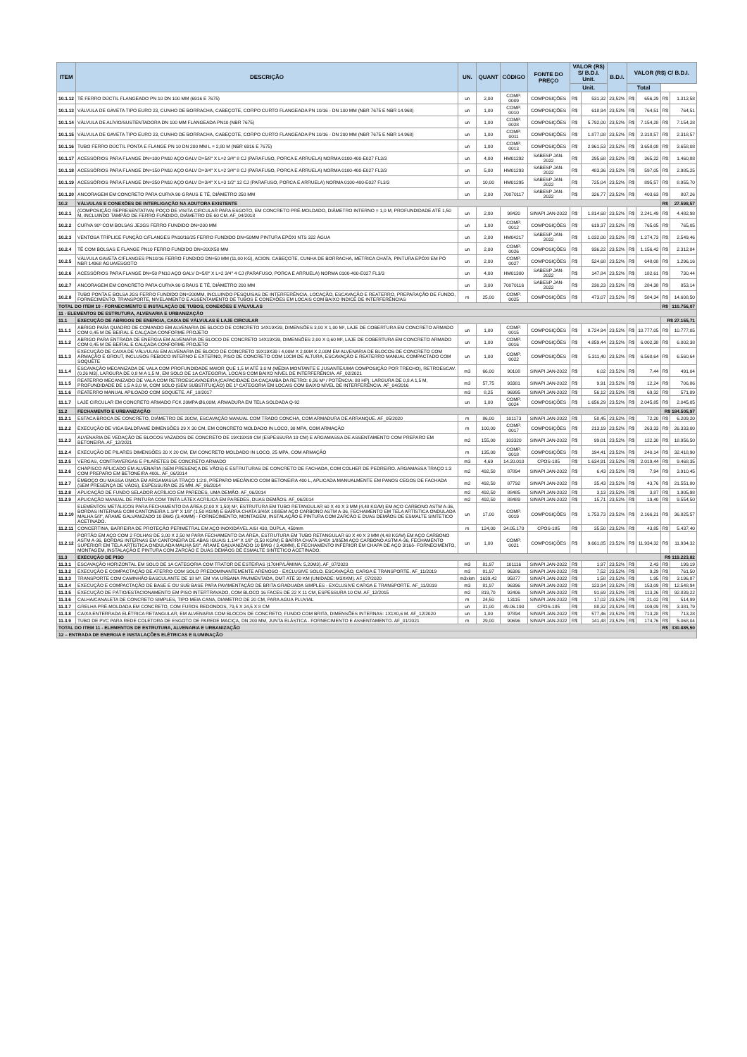| ITEM | DESCRIÇÃO | UN. | QUANT | CÓDIGO | FONTE DO PREÇO | VALOR (R$) S/ B.D.I. Unit. | | B.D.I. | VALOR (R$) C/ B.D.I. | | | |
| --- | --- | --- | --- | --- | --- | --- | --- | --- | --- | --- | --- | --- |
| | | | | | | Unit. | | | Total | | | |
| 10.1.12 | TÊ FERRO DÚCTIL FLANGEADO PN 10 DN 100 MM (6916 E 7675) | un | 2,00 | COMP. 0009 | COMPOSIÇÕES | R$ | 531,32 | 23,52% | R$ | 656,29 | R$ | 1.312,58 |
| 10.1.13 | VÁLVULA DE GAVETA TIPO EURO 23, CUNHO DE BORRACHA, CABEÇOTE, CORPO CURTO FLANGEADA PN 10/16 - DN 100 MM (NBR 7675 E NBR 14.968) | un | 1,00 | COMP. 0010 | COMPOSIÇÕES | R$ | 618,94 | 23,52% | R$ | 764,51 | R$ | 764,51 |
| 10.1.14 | VÁLVULA DE ALÍVIO/SUSTENTADORA DN 100 MM FLANGEADA PN10 (NBR 7675) | un | 1,00 | COMP. 0028 | COMPOSIÇÕES | R$ | 5.792,00 | 23,52% | R$ | 7.154,28 | R$ | 7.154,28 |
| 10.1.15 | VÁLVULA DE GAVETA TIPO EURO 23, CUNHO DE BORRACHA, CABEÇOTE, CORPO CURTO FLANGEADA PN 10/16 - DN 200 MM (NBR 7675 E NBR 14.968) | un | 1,00 | COMP. 0011 | COMPOSIÇÕES | R$ | 1.877,08 | 23,52% | R$ | 2.318,57 | R$ | 2.318,57 |
| 10.1.16 | TUBO FERRO DÚCTIL PONTA E FLANGE PN 10 DN 200 MM L = 2,80 M (NBR 6916 E 7675) | un | 1,00 | COMP. 0013 | COMPOSIÇÕES | R$ | 2.961,53 | 23,52% | R$ | 3.658,08 | R$ | 3.658,08 |
| 10.1.17 | ACESSÓRIOS PARA FLANGE DN=100 PN10 AÇO GALV D=5/8" X L=2 3/4" 8 CJ (PARAFUSO, PORCA E ARRUELA) NORMA 0100-400-E027 FL3/3 | un | 4,00 | HM01292 | SABESP JAN-2022 | R$ | 295,68 | 23,52% | R$ | 365,22 | R$ | 1.460,88 |
| 10.1.18 | ACESSÓRIOS PARA FLANGE DN=150 PN10 AÇO GALV D=3/4" X L=2 3/4" 8 CJ (PARAFUSO, PORCA E ARRUELA) NORMA 0100-400-E027 FL3/3 | un | 5,00 | HM01293 | SABESP JAN-2022 | R$ | 483,36 | 23,52% | R$ | 597,05 | R$ | 2.985,25 |
| 10.1.19 | ACESSÓRIOS PARA FLANGE DN=250 PN10 AÇO GALV D=3/4" X L=3 1/2" 12 CJ (PARAFUSO, PORCA E ARRUELA) NORMA 0100-400-E027 FL3/3 | un | 10,00 | HM01295 | SABESP JAN-2022 | R$ | 725,04 | 23,52% | R$ | 895,57 | R$ | 8.955,70 |
| 10.1.20 | ANCORAGEM EM CONCRETO PARA CURVA 90 GRAUS E TÊ, DIÂMETRO 250 MM | un | 2,00 | 70070117 | SABESP JAN-2022 | R$ | 326,77 | 23,52% | R$ | 403,63 | R$ | 807,26 |
| 10.2 | VÁLVULAS E CONEXÕES DE INTERLIGAÇÃO NA ADUTORA EXISTENTE | | | | | | | | | | R$ | 27.598,57 |
| 10.2.1 | (COMPOSIÇÃO REPRESENTATIVA) POÇO DE VISITA CIRCULAR PARA ESGOTO, EM CONCRETO PRÉ-MOLDADO, DIÂMETRO INTERNO = 1,0 M, PROFUNDIDADE ATÉ 1,50 M, INCLUINDO TAMPÃO DE FERRO FUNDIDO, DIÂMETRO DE 60 CM. AF_04/2018 | un | 2,00 | 98420 | SINAPI JAN-2022 | R$ | 1.814,68 | 23,52% | R$ | 2.241,49 | R$ | 4.482,98 |
| 10.2.2 | CURVA 90º COM BOLSAS JE2GS FERRO FUNDIDO DN=200 MM | un | 1,00 | COMP. 0012 | COMPOSIÇÕES | R$ | 619,37 | 23,52% | R$ | 765,05 | R$ | 765,05 |
| 10.2.3 | VENTOSA TRÍPLICE FUNÇÃO C/FLANGES PN10/16/25 FERRO FUNDIDO DN=50MM PINTURA EPÓXI NTS 322 ÁGUA | un | 2,00 | HM04217 | SABESP JAN-2022 | R$ | 1.032,00 | 23,52% | R$ | 1.274,73 | R$ | 2.549,46 |
| 10.2.4 | TÊ COM BOLSAS E FLANGE PN10 FERRO FUNDIDO DN=200X50 MM | un | 2,00 | COMP. 0026 | COMPOSIÇÕES | R$ | 936,22 | 23,52% | R$ | 1.156,42 | R$ | 2.312,84 |
| 10.2.5 | VÁLVULA GAVETA C/FLANGES PN10/16 FERRO FUNDIDO DN=50 MM (11,00 KG), ACION. CABEÇOTE, CUNHA DE BORRACHA, MÉTRICA CHATA, PINTURA EPÓXI EM PÓ NBR 14968 ÁGUA/ESGOTO | un | 2,00 | COMP. 0027 | COMPOSIÇÕES | R$ | 524,68 | 23,52% | R$ | 648,08 | R$ | 1.296,16 |
| 10.2.6 | ACESSÓRIOS PARA FLANGE DN=50 PN10 AÇO GALV D=5/8" X L=2 3/4" 4 CJ (PARAFUSO, PORCA E ARRUELA) NORMA 0100-400-E027 FL3/3 | un | 4,00 | HM01300 | SABESP JAN-2022 | R$ | 147,84 | 23,52% | R$ | 182,61 | R$ | 730,44 |
| 10.2.7 | ANCORAGEM EM CONCRETO PARA CURVA 90 GRAUS E TÊ, DIÂMETRO 200 MM | un | 3,00 | 70070116 | SABESP JAN-2022 | R$ | 230,23 | 23,52% | R$ | 284,38 | R$ | 853,14 |
| 10.2.8 | TUBO PONTA E BOLSA JGS FERRO FUNDIDO DN=200MM, INCLUINDO PESQUISAS DE INTERFERÊNCIA, LOCAÇÃO, ESCAVAÇÃO E REATERRO, PREPARAÇÃO DE FUNDO, FORNECIMENTO, TRANSPORTE, NIVELAMENTO E ASSENTAMENTO DE TUBOS E CONEXÕES EM LOCAIS COM BAIXO ÍNDICE DE INTERFERÊNCIAS | m | 25,00 | COMP. 0025 | COMPOSIÇÕES | R$ | 473,07 | 23,52% | R$ | 584,34 | R$ | 14.608,50 |
| TOTAL DO ITEM 10 - FORNECIMENTO E INSTALAÇÃO DE TUBOS, CONEXÕES E VÁLVULAS | | | | | | | | | | | R$ | 110.756,07 |
| 11 - ELEMENTOS DE ESTRUTURA, ALVENARIA E URBANIZAÇÃO | | | | | | | | | | | | |
| 11.1 | EXECUÇÃO DE ABRIGOS DE ENERGIA, CAIXA DE VÁLVULAS E LAJE CIRCULAR | | | | | | | | | | R$ 27.155,71 | |
| 11.1.1 | ABRIGO PARA QUADRO DE COMANDO EM ALVENARIA DE BLOCO DE CONCRETO 14X19X39, DIMENSÕES 3,00 X 1,00 M², LAJE DE COBERTURA EM CONCRETO ARMADO COM 0,45 M DE BEIRAL E CALÇADA CONFORME PROJETO | un | 1,00 | COMP. 0015 | COMPOSIÇÕES | R$ | 8.724,94 | 23,52% | R$ | 10.777,05 | R$ | 10.777,05 |
| 11.1.2 | ABRIGO PARA ENTRADA DE ENERGIA EM ALVENARIA DE BLOCO DE CONCRETO 14X19X39, DIMENSÕES 2,00 X 0,60 M², LAJE DE COBERTURA EM CONCRETO ARMADO COM 0,45 M DE BEIRAL E CALÇADA CONFORME PROJETO | un | 1,00 | COMP. 0016 | COMPOSIÇÕES | R$ | 4.859,44 | 23,52% | R$ | 6.002,38 | R$ | 6.002,38 |
| 11.1.3 | EXECUÇÃO DE CAIXA DE VÁLVULAS EM ALVENARIA DE BLOCO DE CONCRETO 19X19X39 ï 4,00M X 2,00M X 2,00M EM ALVENARIA DE BLOCOS DE CONCRETO COM ARMAÇÃO E GROUT, INCLUSOS REBOCO INTERNO E EXTERNO, PISO DE CONCRETO COM 10CM DE ALTURA, ESCAVAÇÃO E REATERRO MANUAL COMPACTADO COM SOQUETE | un | 1,00 | COMP. 0022 | COMPOSIÇÕES | R$ | 5.311,40 | 23,52% | R$ | 6.560,64 | R$ | 6.560,64 |
| 11.1.4 | ESCAVAÇÃO MECANIZADA DE VALA COM PROFUNDIDADE MAIOR QUE 1,5 M ATÉ 3,0 M (MÉDIA MONTANTE E JUSANTE/UMA COMPOSIÇÃO POR TRECHO), RETROESCAV.(0,26 M3), LARGURA DE 0,8 M A 1,5 M, EM SOLO DE 1A CATEGORIA, LOCAIS COM BAIXO NÍVEL DE INTERFERÊNCIA. AF_02/2021 | m3 | 66,00 | 90108 | SINAPI JAN-2022 | R$ | 6,02 | 23,52% | R$ | 7,44 | R$ | 491,04 |
| 11.1.5 | REATERRO MECANIZADO DE VALA COM RETROESCAVADEIRA (CAPACIDADE DA CAÇAMBA DA RETRO: 0,26 M³ / POTÊNCIA: 88 HP), LARGURA DE 0,8 A 1,5 M, PROFUNDIDADE DE 1,5 A 3,0 M, COM SOLO (SEM SUBSTITUIÇÃO) DE 1ª CATEGORIA EM LOCAIS COM BAIXO NÍVEL DE INTERFERÊNCIA. AF_04/2016 | m3 | 57,75 | 93381 | SINAPI JAN-2022 | R$ | 9,91 | 23,52% | R$ | 12,24 | R$ | 706,86 |
| 11.1.6 | REATERRO MANUAL APILOADO COM SOQUETE. AF_10/2017 | m3 | 8,25 | 96995 | SINAPI JAN-2022 | R$ | 56,12 | 23,52% | R$ | 69,32 | R$ | 571,89 |
| 11.1.7 | LAJE CIRCULAR EM CONCRETO ARMADO FCK 20MPA Ø6,00M, ARMADURA EM TELA SOLDADA Q-92 | un | 1,00 | COMP. 0024 | COMPOSIÇÕES | R$ | 1.656,29 | 23,52% | R$ | 2.045,85 | R$ | 2.045,85 |
| 11.2 | FECHAMENTO E URBANIZAÇÃO | | | | | | | | | | R$ 184.505,97 | |
| 11.2.1 | ESTACA BROCA DE CONCRETO, DIÂMETRO DE 20CM, ESCAVAÇÃO MANUAL COM TRADO CONCHA, COM ARMADURA DE ARRANQUE. AF_05/2020 | m | 86,00 | 101173 | SINAPI JAN-2022 | R$ | 58,45 | 23,52% | R$ | 72,20 | R$ | 6.209,20 |
| 11.2.2 | EXECUÇÃO DE VIGA BALDRAME DIMENSÕES 29 X 30 CM, EM CONCRETO MOLDADO IN LOCO, 30 MPA, COM ARMAÇÃO | m | 100,00 | COMP. 0017 | COMPOSIÇÕES | R$ | 213,19 | 23,52% | R$ | 263,33 | R$ | 26.333,00 |
| 11.2.3 | ALVENARIA DE VEDAÇÃO DE BLOCOS VAZADOS DE CONCRETO DE 19X19X39 CM (ESPESSURA 19 CM) E ARGAMASSA DE ASSENTAMENTO COM PREPARO EM BETONEIRA. AF_12/2021 | m2 | 155,00 | 103320 | SINAPI JAN-2022 | R$ | 99,01 | 23,52% | R$ | 122,30 | R$ | 18.956,50 |
| 11.2.4 | EXECUÇÃO DE PILARES DIMENSÕES 20 X 20 CM, EM CONCRETO MOLDADO IN LOCO, 25 MPA, COM ARMAÇÃO | m | 135,00 | COMP. 0018 | COMPOSIÇÕES | R$ | 194,41 | 23,52% | R$ | 240,14 | R$ | 32.418,90 |
| 11.2.5 | VERGAS, CONTRAVERGAS E PILARETES DE CONCRETO ARMADO | m3 | 4,69 | 14.20.010 | CPOS-185 | R$ | 1.634,91 | 23,52% | R$ | 2.019,44 | R$ | 9.468,35 |
| 11.2.6 | CHAPISCO APLICADO EM ALVENARIA (SEM PRESENÇA DE VÃOS) E ESTRUTURAS DE CONCRETO DE FACHADA, COM COLHER DE PEDREIRO. ARGAMASSA TRAÇO 1:3 COM PREPARO EM BETONEIRA 400L. AF_06/2014 | m2 | 492,50 | 87894 | SINAPI JAN-2022 | R$ | 6,43 | 23,52% | R$ | 7,94 | R$ | 3.910,45 |
| 11.2.7 | EMBOÇO OU MASSA ÚNICA EM ARGAMASSA TRAÇO 1:2:8, PREPARO MECÂNICO COM BETONEIRA 400 L, APLICADA MANUALMENTE EM PANOS CEGOS DE FACHADA (SEM PRESENÇA DE VÃOS), ESPESSURA DE 25 MM. AF_06/2014 | m2 | 492,50 | 87792 | SINAPI JAN-2022 | R$ | 35,43 | 23,52% | R$ | 43,76 | R$ | 21.551,80 |
| 11.2.8 | APLICAÇÃO DE FUNDO SELADOR ACRÍLICO EM PAREDES, UMA DEMÃO. AF_06/2014 | m2 | 492,50 | 88485 | SINAPI JAN-2022 | R$ | 3,13 | 23,52% | R$ | 3,87 | R$ | 1.905,98 |
| 11.2.9 | APLICAÇÃO MANUAL DE PINTURA COM TINTA LÁTEX ACRÍLICA EM PAREDES, DUAS DEMÃOS. AF_06/2014 | m2 | 492,50 | 88489 | SINAPI JAN-2022 | R$ | 15,71 | 23,52% | R$ | 19,40 | R$ | 9.554,50 |
| 11.2.10 | ELEMENTOS METÁLICOS PARA FECHAMENTO DA ÁREA (2,00 X 1,50) M², ESTRUTURA EM TUBO RETANGULAR 60 X 40 X 3 MM (4,48 KG/M) EM AÇO CARBONO ASTM A-36, BORDAS INTERNAS COM CANTONEIRA 1.1/4" X 1/8" (1,50 KG/M) E BARRA CHATA 3/4ôX 1/8ôEM AÇO CARBONO ASTM A-36, FECHAMENTO EM TELA ARTÍSTICA ONDULADA MALHA 5/8", ARAME GALVANIZADO 10 BWG (3,40MM) - FORNECIMENTO, MONTAGEM, INSTALAÇÃO E PINTURA COM ZARCÃO E DUAS DEMÃOS DE ESMALTE SINTETICO ACETINADO. | un | 17,00 | COMP. 0019 | COMPOSIÇÕES | R$ | 1.753,73 | 23,52% | R$ | 2.166,21 | R$ | 36.825,57 |
| 11.2.11 | CONCERTINA, BARREIRA DE PROTEÇÃO PERIMETRAL EM AÇO INOXIDÁVEL AISI 430, DUPLA, 450mm | m | 124,00 | 34.05.170 | CPOS-185 | R$ | 35,50 | 23,52% | R$ | 43,85 | R$ | 5.437,40 |
| 11.2.12 | PORTÃO EM AÇO COM 2 FOLHAS DE 3,00 X 2,50 M PARA FECHAMENTO DA ÁREA, ESTRUTURA EM TUBO RETANGULAR 60 X 40 X 3 MM (4,48 KG/M) EM AÇO CARBONO ASTM A-36, BORDAS INTERNAS EM CANTONEIRA DE ABAS IGUAIS 1.1/4" X 1/8" (1,50 KG/M) E BARRA CHATA 3/4ôX 1/8ôEM AÇO CARBONO ASTM A-36, FECHAMENTO SUPERIOR EM TELA ARTÍSTICA ONDULADA MALHA 5/8", ARAME GALVANIZADO 10 BWG ( 3,40MM), E FECHAMENTO INFERIOR EM CHAPA DE AÇO 3/16ô- FORNECIMENTO, MONTAGEM, INSTALAÇÃO E PINTURA COM ZARCÃO E DUAS DEMÃOS DE ESMALTE SINTETICO ACETINADO. | un | 1,00 | COMP. 0021 | COMPOSIÇÕES | R$ | 9.661,85 | 23,52% | R$ | 11.934,32 | R$ | 11.934,32 |
| 11.3 | EXECUÇÃO DE PISO | | | | | | | | | | R$ 119.223,82 | |
| 11.3.1 | ESCAVAÇÃO HORIZONTAL EM SOLO DE 1A CATEGORIA COM TRATOR DE ESTEIRAS (170HP/LÂMINA: 5,20M3). AF_07/2020 | m3 | 81,97 | 101116 | SINAPI JAN-2022 | R$ | 1,97 | 23,52% | R$ | 2,43 | R$ | 199,19 |
| 11.3.2 | EXECUÇÃO E COMPACTAÇÃO DE ATERRO COM SOLO PREDOMINANTEMENTE ARENOSO - EXCLUSIVE SOLO, ESCAVAÇÃO, CARGA E TRANSPORTE. AF_11/2019 | m3 | 81,97 | 96386 | SINAPI JAN-2022 | R$ | 7,52 | 23,52% | R$ | 9,29 | R$ | 761,50 |
| 11.3.3 | TRANSPORTE COM CAMINHÃO BASCULANTE DE 18 M³, EM VIA URBANA PAVIMENTADA, DMT ATÉ 30 KM (UNIDADE: M3XKM). AF_07/2020 | m3xkm | 1639,42 | 95877 | SINAPI JAN-2022 | R$ | 1,58 | 23,52% | R$ | 1,95 | R$ | 3.196,87 |
| 11.3.4 | EXECUÇÃO E COMPACTAÇÃO DE BASE E OU SUB BASE PARA PAVIMENTAÇÃO DE BRITA GRADUADA SIMPLES - EXCLUSIVE CARGA E TRANSPORTE. AF_11/2019 | m3 | 81,97 | 96396 | SINAPI JAN-2022 | R$ | 123,94 | 23,52% | R$ | 153,09 | R$ | 12.548,94 |
| 11.3.5 | EXECUÇÃO DE PÁTIO/ESTACIONAMENTO EM PISO INTERTRAVADO, COM BLOCO 16 FACES DE 22 X 11 CM, ESPESSURA 10 CM. AF_12/2015 | m2 | 819,70 | 92406 | SINAPI JAN-2022 | R$ | 91,69 | 23,52% | R$ | 113,26 | R$ | 92.839,22 |
| 11.3.6 | CALHA/CANALETA DE CONCRETO SIMPLES, TIPO MEIA CANA, DIAMETRO DE 20 CM, PARA AGUA PLUVIAL | m | 24,50 | 13115 | SINAPI JAN-2022 | R$ | 17,02 | 23,52% | R$ | 21,02 | R$ | 514,99 |
| 11.3.7 | GRELHA PRÉ-MOLDADA EM CONCRETO, COM FUROS REDONDOS, 79,5 X 24,5 X 8 CM | un | 31,00 | 49.06.190 | CPOS-185 | R$ | 88,32 | 23,52% | R$ | 109,09 | R$ | 3.381,79 |
| 11.3.8 | CAIXA ENTERRADA ELÉTRICA RETANGULAR, EM ALVENARIA COM BLOCOS DE CONCRETO, FUNDO COM BRITA, DIMENSÕES INTERNAS: 1X1X0,6 M. AF_12/2020 | un | 1,00 | 97894 | SINAPI JAN-2022 | R$ | 577,46 | 23,52% | R$ | 713,28 | R$ | 713,28 |
| 11.3.9 | TUBO DE PVC PARA REDE COLETORA DE ESGOTO DE PAREDE MACIÇA, DN 200 MM, JUNTA ELÁSTICA - FORNECIMENTO E ASSENTAMENTO. AF_01/2021 | m | 29,00 | 90696 | SINAPI JAN-2022 | R$ | 141,48 | 23,52% | R$ | 174,76 | R$ | 5.068,04 |
| TOTAL DO ITEM 11 - ELEMENTOS DE ESTRUTURA, ALVENARIA E URBANIZAÇÃO | | | | | | | | | | | R$ | 330.885,50 |
| 12 – ENTRADA DE ENERGIA E INSTALAÇÕES ELÉTRICAS E ILUMINAÇÃO | | | | | | | | | | | | |